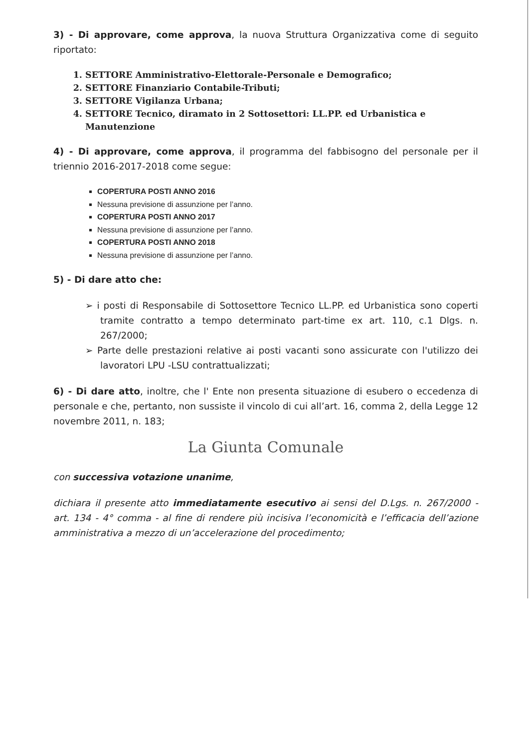3) - Di approvare, come approva, la nuova Struttura Organizzativa come di seguito riportato:
1. SETTORE Amministrativo-Elettorale-Personale e Demografico;
2. SETTORE Finanziario Contabile-Tributi;
3. SETTORE Vigilanza Urbana;
4. SETTORE Tecnico, diramato in 2 Sottosettori: LL.PP. ed Urbanistica e Manutenzione
4) - Di approvare, come approva, il programma del fabbisogno del personale per il triennio 2016-2017-2018 come segue:
COPERTURA POSTI ANNO 2016
Nessuna previsione di assunzione per l’anno.
COPERTURA POSTI ANNO 2017
Nessuna previsione di assunzione per l’anno.
COPERTURA POSTI ANNO 2018
Nessuna previsione di assunzione per l’anno.
5) - Di dare atto che:
➢ i posti di Responsabile di Sottosettore Tecnico LL.PP. ed Urbanistica sono coperti tramite contratto a tempo determinato part-time ex art. 110, c.1 Dlgs. n. 267/2000;
➢ Parte delle prestazioni relative ai posti vacanti sono assicurate con l'utilizzo dei lavoratori LPU -LSU contrattualizzati;
6) - Di dare atto, inoltre, che l' Ente non presenta situazione di esubero o eccedenza di personale e che, pertanto, non sussiste il vincolo di cui all’art. 16, comma 2, della Legge 12 novembre 2011, n. 183;
La Giunta Comunale
con successiva votazione unanime,
dichiara il presente atto immediatamente esecutivo ai sensi del D.Lgs. n. 267/2000 - art. 134 - 4° comma - al fine di rendere più incisiva l’economicità e l’efficacia dell’azione amministrativa a mezzo di un’accelerazione del procedimento;